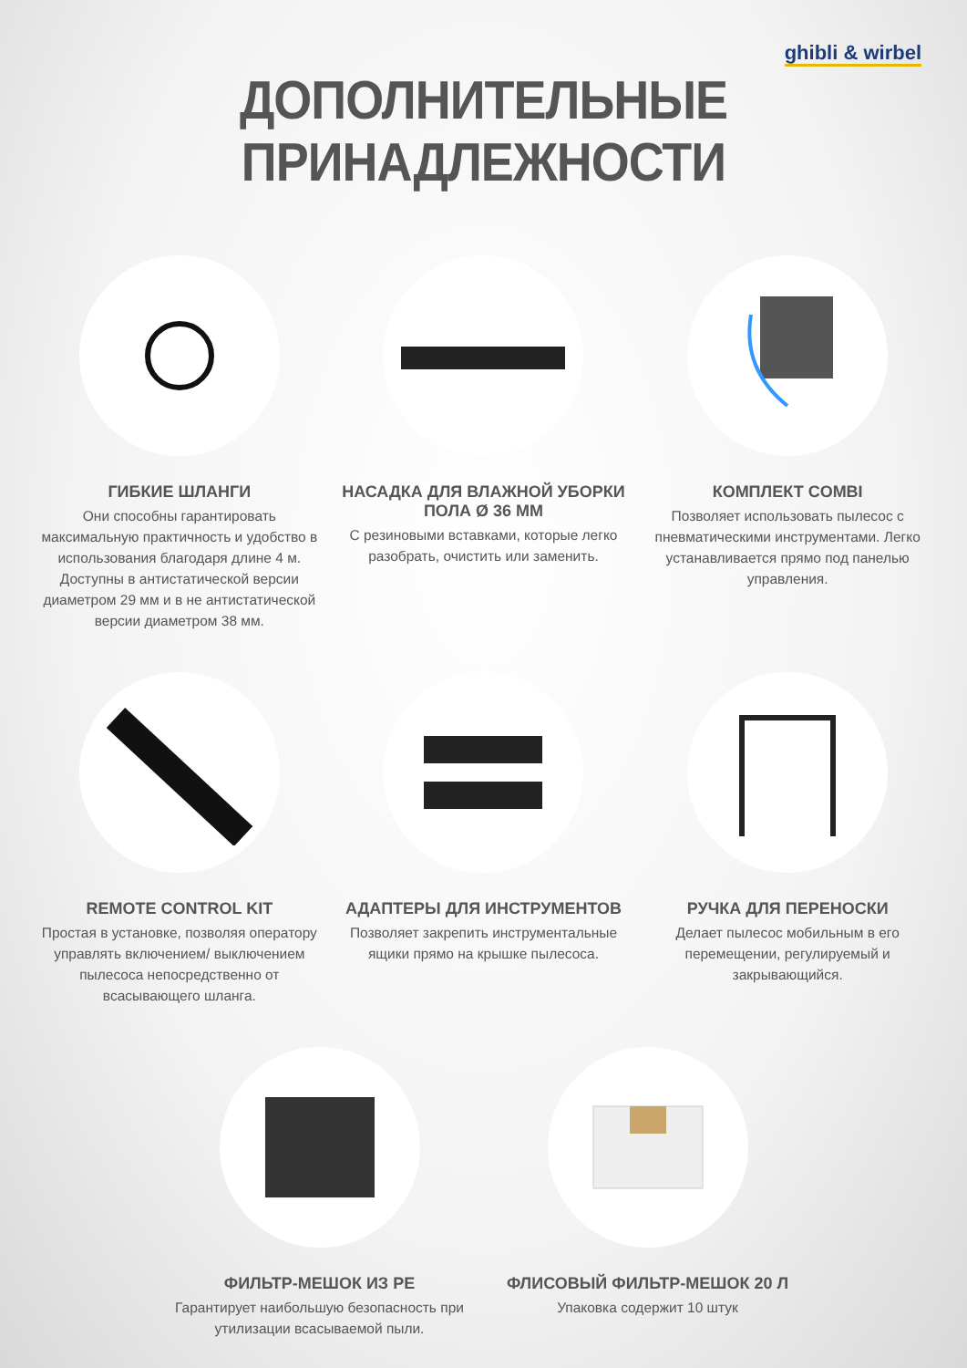ghibli & wirbel
ДОПОЛНИТЕЛЬНЫЕ ПРИНАДЛЕЖНОСТИ
ГИБКИЕ ШЛАНГИ
Они способны гарантировать максимальную практичность и удобство в использования благодаря длине 4 м. Доступны в антистатической версии диаметром 29 мм и в не антистатической версии диаметром 38 мм.
НАСАДКА ДЛЯ ВЛАЖНОЙ УБОРКИ ПОЛА Ø 36 ММ
С резиновыми вставками, которые легко разобрать, очистить или заменить.
КОМПЛЕКТ COMBI
Позволяет использовать пылесос с пневматическими инструментами. Легко устанавливается прямо под панелью управления.
REMOTE CONTROL KIT
Простая в установке, позволяя оператору управлять включением/ выключением пылесоса непосредственно от всасывающего шланга.
АДАПТЕРЫ ДЛЯ ИНСТРУМЕНТОВ
Позволяет закрепить инструментальные ящики прямо на крышке пылесоса.
РУЧКА ДЛЯ ПЕРЕНОСКИ
Делает пылесос мобильным в его перемещении, регулируемый и закрывающийся.
ФИЛЬТР-МЕШОК ИЗ PE
Гарантирует наибольшую безопасность при утилизации всасываемой пыли.
ФЛИСОВЫЙ ФИЛЬТР-МЕШОК 20 Л
Упаковка содержит 10 штук